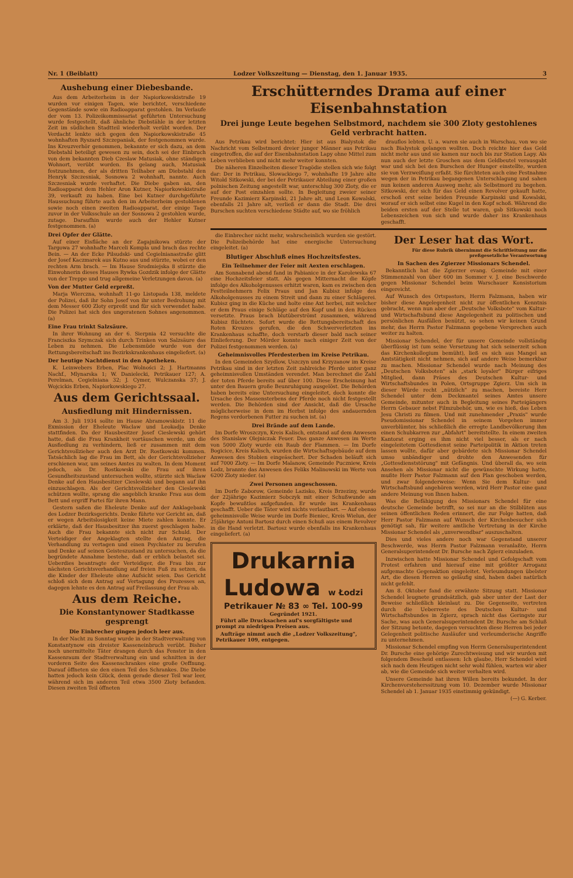Nr. 1 (Beiblatt) Lodzer Volkszeitung — Dienstag, den 1. Januar 1935. 3
Aushebung einer Diebesbande.
Aus dem Arbeiterheim in der Napiorkowskistraße 19 wurden vor einigen Tagen, wie berichtet, verschiedene Gegenstände sowie ein Radioapparat gestohlen. Im Verlaufe der vom 13. Polizeikommissariat geführten Untersuchung wurde festgestellt, daß ähnliche Diebstähle in der letzten Zeit im südlichen Stadtteil wiederholt verübt worden. Der Verdacht lenkte sich gegen den Napiorkowskistraße 45 wohnhaften Ryszard Szczepaniak, der festgenommen wurde. Ins Kreuzverhör genommen, bekannte er sich dazu, an dem Diebstahl beteiligt gewesen zu sein, doch sei der Einbruch von dem bekannten Dieb Czeslaw Matusiak, ohne ständigen Wohnort, verübt worden. Es gelang auch, Matusiak festzunehmen, der als dritten Teilhaber am Diebstahl den Henryk Szczesniak, Sosnowa 2 wohnhaft, nannte. Auch Szczesniak wurde verhaftet. Die Diebe gaben an, den Radioapparat dem Hehler Aron Kutner, Napiorkowskistraße 39, verkauft zu haben. Eine bei Kutner durchgeführte Haussuchung führte auch den im Arbeiterheim gestohlenen sowie noch einen zweiten Radioapparat, der einige Tage zuvor in der Volksschule an der Sosnowa 2 gestohlen wurde, zutage. Daraufhin wurde auch der Hehler Kutner festgenommen. (a)
Drei Opfer der Glätte.
Auf einer Eisfläche an der Zagajnikowa stürzte der Targowa 27 wohnhafte Marceli Kompla und brach das rechte Bein. — An der Ecke Pilsudski- und Cegielnianastraße glitt der Josef Kaczmarek aus Kutno aus und stürzte, wobei er den rechten Arm brach. — Im Hause Srodmiejska 8 stürzte die Einwohnerin dieses Hauses Rywka Gozdzik infolge der Glätte von der Treppe und trug allgemeine Verletzungen davon. (a)
Von der Mutter Geld erpreßt.
Marja Wierczna, wohnhaft 11-go Listopada 138, meldete der Polizei, daß ihr Sohn Josef von ihr unter Bedrohung mit dem Messer 600 Zloty erpreßt und für sich verwendet habe. Die Polizei hat sich des ungeratenen Sohnes angenommen. (a)
Eine Frau trinkt Salzsäure.
In ihrer Wohnung an der 6. Sierpnia 42 versuchte die Franciszka Szymczak sich durch Trinken von Salzsäure das Leben zu nehmen. Die Lebensmüde wurde von der Rettungsbereitschaft ins Bezirkskrankenhaus eingeliefert. (a)
Der heutige Nachtdienst in den Apotheken.
K. Leinwebers Erben, Plac Wolności 2; J. Hartmanns Nachf., Mlynarska 1; W. Danielecki, Petrikauer 127; A. Perelman, Cegielniana 32; J. Cymer, Wulczanska 37; J. Wojcickis Erben, Napiorkowskiego 27.
Aus dem Gerichtssaal.
Ausfiedlung mit Hindernissen.
Am 3. Juli 1934 sollte im Hause Abramowskistr. 11 die Exmission der Eheleute Waclaw und Leokadja Denke stattfinden. Da der Hausbesitzer Josef Cieslewski gehört hatte, daß die Frau Krankheit vortäuschen werde, um die Ausfiedlung zu verhindern, ließ er zusammen mit dem Gerichtsvollzieher auch den Arzt Dr. Rostkowski kommen. Tatsächlich lag die Frau im Bett, als der Gerichtsvollzieher erschienen war, um seines Amtes zu walten. In dem Moment jedoch, als Dr. Rostkowski die Frau auf ihren Gesundheitszustand untersuchen wollte, stürzte sich Waclaw Denke auf den Hausbesitzer Cieslewski und begann auf ihn einzuschlagen. Als der Gerichtsvollzieher den Cieslewski schützen wollte, sprang die angeblich kranke Frau aus dem Bett und ergriff Partei für ihren Mann.
Gestern saßen die Eheleute Denke auf der Anklagebank des Lodzer Bezirksgerichts. Denke führte vor Gericht an, daß er wegen Arbeitslosigkeit keine Miete zahlen konnte. Er erklärte, daß der Hausbesitzer ihn zuerst geschlagen habe. Auch die Frau bekannte sich nicht zur Schuld. Der Verteidiger der Angeklagten stellte den Antrag, die Verhandlung zu vertagen und einen Psychiater zu berufen und Denke auf seinen Geisteszustand zu untersuchen, da die begründete Annahme bestehe, daß er erblich belastet sei. Ueberdies beantragte der Verteidiger, die Frau bis zur nächsten Gerichtsverhandlung auf freien Fuß zu setzen, da die Kinder der Eheleute ohne Aufsicht seien. Das Gericht schloß sich dem Antrag auf Vertagung des Prozesses an, dagegen lehnte es den Antrag auf Freilassung der Frau ab.
Aus dem Reiche.
Die Konstantynower Stadtkasse gesprengt
Die Einbrecher gingen jedoch leer aus.
In der Nacht zu Sonntag wurde in der Stadtverwaltung von Konstantynow ein dreister Kasseneinbruch verübt. Bisher noch unermittelte Täter drangen durch das Fenster in den Kassenraum der Stadtverwaltung ein und schnitten in der vorderen Seite des Kassenschrankes eine große Oeffnung. Darauf öffneten sie den einen Teil des Schrankes. Die Diebe hatten jedoch kein Glück, denn gerade dieser Teil war leer, während sich im anderen Teil etwa 3500 Zloty befanden. Diesen zweiten Teil öffneten
Erschütterndes Drama auf einer Eisenbahnstation
Drei junge Leute begehen Selbstmord, nachdem sie 300 Zloty gestohlenes Geld verbracht hatten.
Aus Petrikau wird berichtet: Hier ist aus Bialystok die Nachricht vom Selbstmord dreier junger Männer aus Petrikau eingetroffen, die auf der Eisenbahnstation Lapy ohne Mittel zum Leben verblieben und nicht mehr weiter konnten.
Die näheren Einzelheiten dieser Tragödie stellen sich wie folgt dar: Der in Petrikau, Slowackiego 7, wohnhafte 19 Jahre alte Witold Sitkowski, der bei der Petrikauer Abteilung einer großen polnischen Zeitung angestellt war, unterschlug 300 Zloty, die er auf der Post einzahlen sollte. In Begleitung zweier seiner Freunde Kazimierz Karpinski, 21 Jahre alt, und Leon Kowalski, ebenfalls 21 Jahre alt, verließ er dann die Stadt. Die drei Burschen suchten verschiedene Städte auf, wo sie fröhlich
drauflos lebten. U. a. waren sie auch in Warschau, von wo sie nach Bialystok gelangen wollten. Doch reichte hier das Geld nicht mehr aus und sie kamen nur noch bis zur Station Lapy. Als nun auch der letzte Groschen aus dem Geldbeutel verausgabt war und sich bei den Burschen der Hunger einstellte, wurden sie von Verzweiflung erfaßt. Sie fürchteten auch eine Festnahme wegen der in Petrikau begangenen Unterschlagung und sahen nun keinen anderen Ausweg mehr, als Selbstmord zu begehen. Sitkowski, der sich für das Geld einen Revolver gekauft hatte, erschoß erst seine beiden Freunde Karpinski und Kowalski, worauf er sich selbst eine Kugel in den Kopf schoß. Während die beiden ersten auf der Stelle tot waren, gab Sitkowski noch Lebenszeichen von sich und wurde daher ins Krankenhaus geschafft.
die Einbrecher nicht mehr, wahrscheinlich wurden sie gestört. Die Polizeibehörde hat eine energische Untersuchung eingeleitet. (a)
Blutiger Abschluß eines Hochzeitsfestes.
Ein Teilnehmer der Feier mit Aexten erschlagen.
Am Sonnabend abend fand in Pabianice in der Karolewska 67 eine Hochzeitsfeier statt. Als gegen Mitternacht die Köpfe infolge des Alkoholgenusses erhitzt waren, kam es zwischen den Festteilnehmern Felix Praus und Jan Kubisz infolge des Alkoholgenusses zu einem Streit und dann zu einer Schlägerei. Kubisz ging in die Küche und holte eine Axt herbei, mit welcher er dem Praus einige Schläge auf den Kopf und in den Rücken versetzte. Praus brach blutüberströmt zusammen, während Kubisz flüchtete. Sofort wurde die Rettungsbereitschaft des Roten Kreuzes gerufen, die den Schwerverletzten ins Krankenhaus schaffte, doch verstarb dieser bald nach seiner Einlieferung. Der Mörder konnte nach einiger Zeit von der Polizei festgenommen werden. (a)
Geheimnisvolles Pferdesterben im Kreise Petrikau.
In den Gemeinden Szydlow, Uszczyn und Krzyzanow im Kreise Petrikau sind in der letzten Zeit zahlreiche Pferde unter ganz geheimnisvollen Umständen verendet. Man berechnet die Zahl der toten Pferde bereits auf über 100. Diese Erscheinung hat unter den Bauern große Beunruhigung ausgelöst. Die Behörden haben bereits eine Untersuchung eingeleitet, doch konnte die Ursache des Massensterbens der Pferde noch nicht festgestellt werden. Die Behörden sind der Ansicht, daß die Ursache möglicherweise in dem im Herbst infolge des andauernden Regens verdorbenen Futter zu suchen ist. (a)
Drei Brände auf dem Lande.
Im Dorfe Wroszczyn, Kreis Kalisch, entstand auf dem Anwesen des Stanislaw Olejniczak Feuer. Das ganze Anwesen im Werte von 5000 Zloty wurde ein Raub der Flammen. — Im Dorfe Bogicice, Kreis Kalisch, wurden die Wirtschaftsgebäude auf dem Anwesen des Stobien eingeäschert. Der Schaden beläuft sich auf 7000 Zloty. — Im Dorfe Malanow, Gemeinde Puczniew, Kreis Lodz, brannte das Anwesen des Feliks Malinowski im Werte von 6200 Zloty nieder. (a)
Zwei Personen angeschossen.
Im Dorfe Zaborow, Gemeinde Lazisko, Kreis Brzeziny, wurde der 22jährige Kazimierz Sobczyk mit einer Schußwunde am Kopfe bewußtlos aufgefunden. Er wurde ins Krankenhaus geschafft. Ueber die Täter wird nichts verlautbart. — Auf ebenso geheimnisvolle Weise wurde im Dorfe Bieniec, Kreis Wielun, der 25jährige Antoni Bartosz durch einen Schuß aus einem Revolver in die Hand verletzt. Bartosz wurde ebenfalls ins Krankenhaus eingeliefert. (a)
Drukarnia
Ludowa w Łodzi
Petrikauer № 83 ∞ Tel. 100-99
Gegründet 1921.
Führt alle Drucksachen auf's sorgfältigste und prompt zu niedrigen Preisen aus.
Aufträge nimmt auch die „Lodzer Volkszeitung", Petrikauer 109, entgegen.
Der Leser hat das Wort.
Für diese Rubrik übernimmt die Schriftleitung nur die preßgesetzliche Verantwortung
In Sachen des Zgierzer Missionars Schendel.
Bekanntlich hat die Zgierzer evang. Gemeinde mit einer Stimmenzahl von über 600 im Sommer v. J. eine Beschwerde gegen Missionar Schendel beim Warschauer Konsistorium eingereicht.
Auf Wunsch des Ortspastors, Herrn Falzmann, haben wir bisher diese Angelegenheit nicht zur öffentlichen Kenntnis gebracht, wenn nun aber der „Deutsche Volksbote" vom Kultur- und Wirtschaftsbund diese Angelegenheit zu politischen und persönlichen Ausfällen benützt, so sehen wir keinen Grund mehr, das Herrn Pastor Falzmann gegebene Versprechen auch weiter zu halten.
Missionar Schendel, der für unsere Gemeinde vollständig überflüssig ist (um seine Versetzung hat sich seinerzeit schon das Kirchenkollegium bemüht), ließ es sich aus Mangel an Amtstätigkeit nicht nehmen, sich auf andere Weise bemerkbar zu machen. Missionar Schendel wurde nach Meinung des „Deutschen Volksboten" als „stark loyaler" Bürger eifriges Mitglied, dann Präses des Deutschen Kultur- und Wirtschaftsbundes in Polen, Ortsgruppe Zgierz. Um sich in dieser Würde recht „nützlich" zu machen, bereiste Herr Schendel unter dem Deckmantel seines Amtes unsere Gemeinde, mitunter auch in Begleitung seines Parteigängers Herrn Gebauer nebst Filmzubehör, um, wie es hieß, das Leben Jesu Christi zu filmen. Und mit zunehmender „Praxis" wurde Pseudomissionar Schendel in seinem Vorgehen immer unverblümter, bis schließlich die erregte Landbevölkerung ihm einen Schubkarren zur „Abfahrt" bereitstellte. In einem zweiten Kantorat erging es ihm nicht viel besser, als er nach eingeleitetem Gottesdienst seine Parteipolitik in Aktion treten lassen wollte, dafür aber gebärdete sich Missionar Schendel umso unbändiger und drohte den Anwesenden für „Gottesdienststörung" mit Gefängnis. Und überall da, wo sein Ansehen als Missionar nicht die gewünschte Wirkung hatte, mußte Herr Pastor Falzmann auf den Plan geschoben werden, und zwar folgenderweise: Wenn Sie dem Kultur- und Wirtschaftsbund angehören werden, wird Herr Pastor eine ganz andere Meinung von Ihnen haben.
Was die Befähigung des Missionars Schendel für eine deutsche Gemeinde betrifft, so sei nur an die Stilblüten aus seinen öffentlichen Reden erinnert, die zur Folge hatten, daß Herr Pastor Falzmann auf Wunsch der Kirchenbesucher sich genötigt sah, für weitere amtliche Vertretung in der Kirche Missionar Schendel als „unverwendbar" auszuschalten.
Dies und vieles andere noch war Gegenstand unserer Beschwerde, was Herrn Pastor Falzmann veranlaßte, Herrn Generalsuperintendent Dr. Bursche nach Zgierz einzuladen.
Inzwischen hatte Missionar Schendel und Gefolgschaft vom Protest erfahren und hierauf eine mit größter Arroganz aufgemachte Gegenaktion eingeleitet. Verleumdungen übelster Art, die diesen Herren so geläufig sind, haben dabei natürlich nicht gefehlt.
Am 8. Oktober fand die erwähnte Sitzung statt. Missionar Schendel leugnete grundsätzlich, gab aber unter der Last der Beweise schließlich kleinlaut zu. Die Gegenseite, vertreten durch die Ueberreste des Deutschen Kultur- und Wirtschaftsbundes in Zgierz, sprach nicht das Geringste zur Sache, was auch Generalsuperintendent Dr. Bursche am Schluß der Sitzung betonte, dagegen versuchten diese Herren bei jeder Gelegenheit politische Ausläufer und verleumderische Angriffe zu unternehmen.
Missionar Schendel empfing von Herrn Generalsuperintendent Dr. Bursche eine gehörige Zurechtweisung und wir wurden mit folgendem Bescheid entlassen: Ich glaube, Herr Schendel wird sich nach dem Heutigen nicht sehr wohl fühlen, warten wir aber ab, wie die Gemeinde sich weiter verhalten wird.
Unsere Gemeinde hat ihren Willen bereits bekundet. In der Kirchenvorsteherssitzung vom 10. Dezember wurde Missionar Schendel ab 1. Januar 1935 einstimmig gekündigt.
(—) G. Kerber.